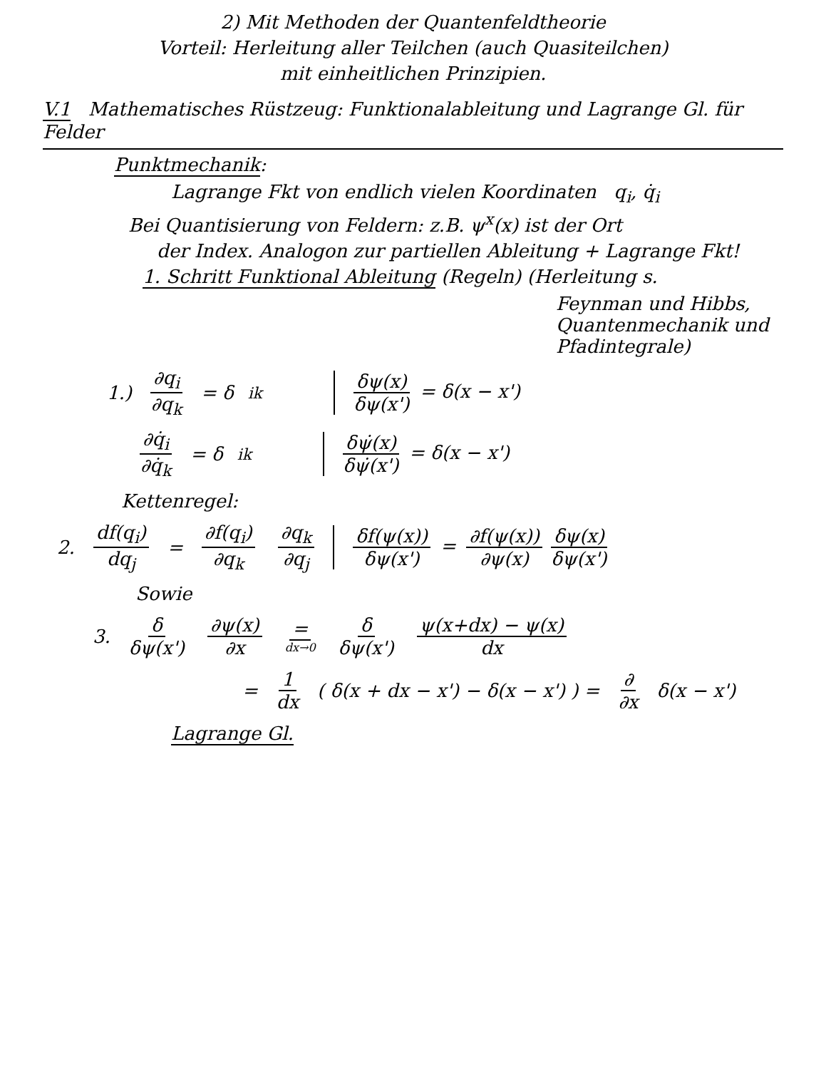2) Mit Methoden der Quantenfeldtheorie
Vorteil: Herleitung aller Teilchen (auch Quasiteilchen)
mit einheitlichen Prinzipien.
V.1 Mathematisches Rüstzeug: Funktionalableitung und Lagrange Gl. für Felder
Punktmechanik:
Lagrange Fkt von endlich vielen Koordinaten q<sub>i</sub>, q̇<sub>i</sub>
Bei Quantisierung von Feldern: z.B. ψ<sup>x</sup>(x) ist der Ort
der Index. Analogon zur partiellen Ableitung + Lagrange Fkt!
1. Schritt Funktional Ableitung (Regeln) (Herleitung s.
Feynman und Hibbs,
Quantenmechanik und Pfadintegrale)
1.) ∂q<sub>i</sub> ∂q<sub>k</sub> = δ<sub>ik</sub> δψ(x) δψ(x') = δ(x − x')
∂q̇<sub>i</sub> ∂q̇<sub>k</sub> = δ<sub>ik</sub> δψ̇(x) δψ̇(x') = δ(x − x')
Kettenregel:
2. df(q<sub>i</sub>) dq<sub>j</sub> = ∂f(q<sub>i</sub>) ∂q<sub>k</sub> ∂q<sub>k</sub> ∂q<sub>j</sub> δf(ψ(x)) δψ(x') = ∂f(ψ(x)) ∂ψ(x) δψ(x) δψ(x')
Sowie
3. δ δψ(x') ∂ψ(x) ∂x = dx→0 δ δψ(x') ψ(x+dx) − ψ(x) dx
= 1 dx ( δ(x + dx − x') − δ(x − x') ) = ∂ ∂x δ(x − x')
Lagrange Gl.